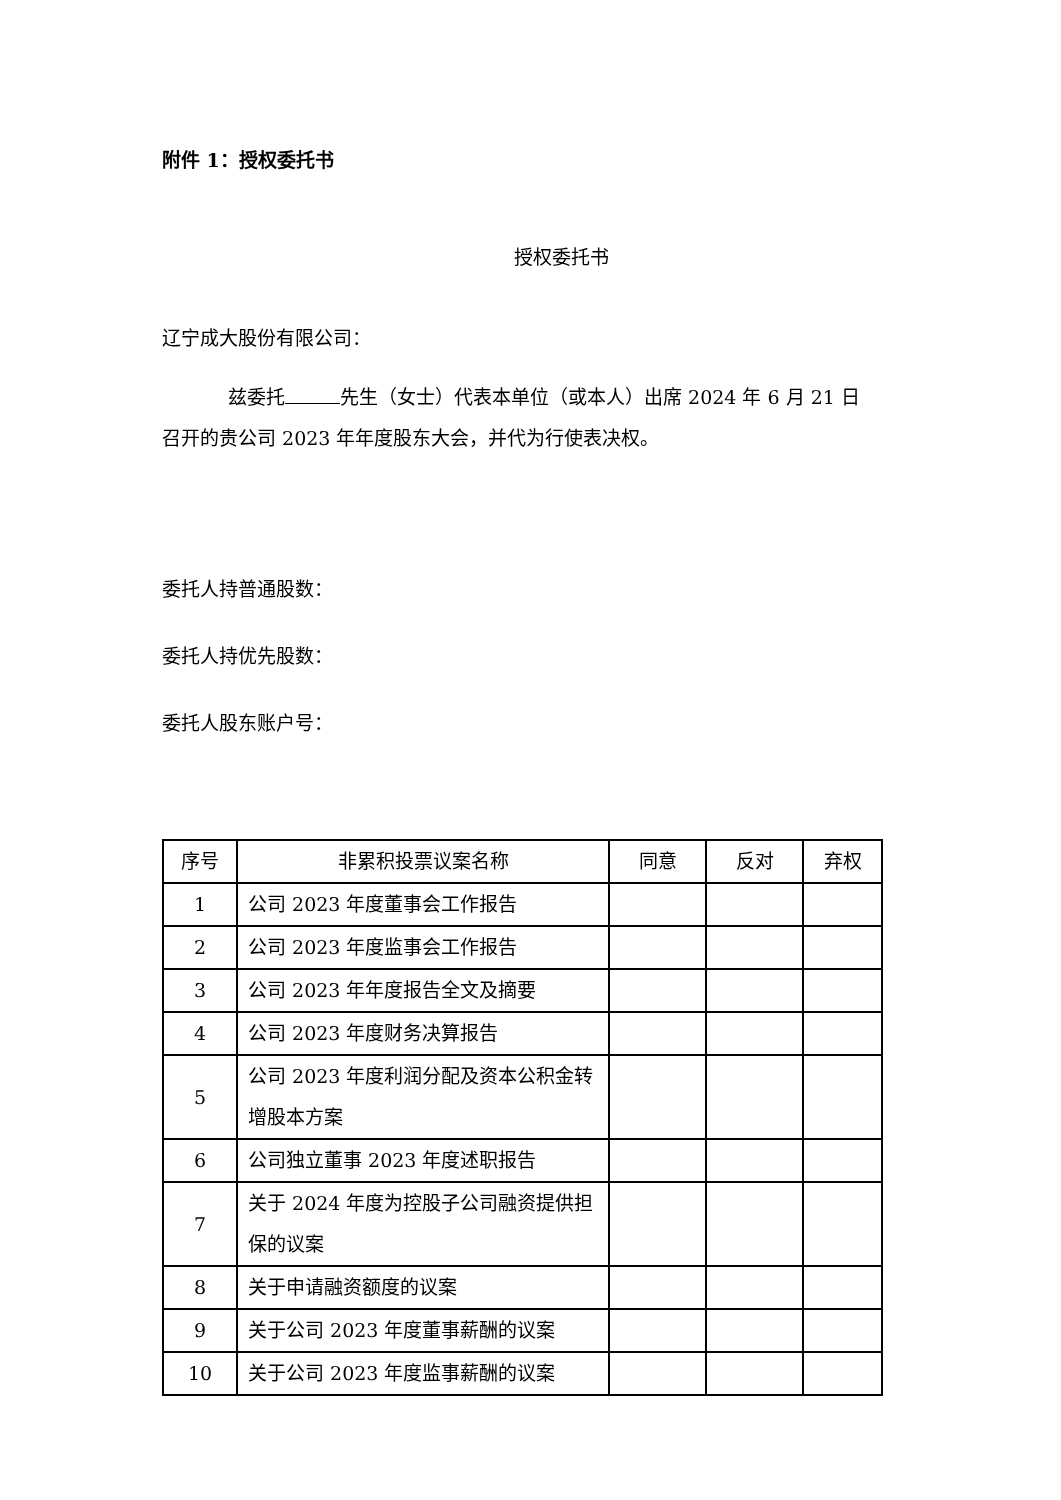附件 1：授权委托书
授权委托书
辽宁成大股份有限公司：
兹委托 先生（女士）代表本单位（或本人）出席 2024 年 6 月 21 日
召开的贵公司 2023 年年度股东大会，并代为行使表决权。
委托人持普通股数：
委托人持优先股数：
委托人股东账户号：
| 序号 | 非累积投票议案名称 | 同意 | 反对 | 弃权 |
| --- | --- | --- | --- | --- |
| 1 | 公司 2023 年度董事会工作报告 | | | |
| 2 | 公司 2023 年度监事会工作报告 | | | |
| 3 | 公司 2023 年年度报告全文及摘要 | | | |
| 4 | 公司 2023 年度财务决算报告 | | | |
| 5 | 公司 2023 年度利润分配及资本公积金转增股本方案 | | | |
| 6 | 公司独立董事 2023 年度述职报告 | | | |
| 7 | 关于 2024 年度为控股子公司融资提供担保的议案 | | | |
| 8 | 关于申请融资额度的议案 | | | |
| 9 | 关于公司 2023 年度董事薪酬的议案 | | | |
| 10 | 关于公司 2023 年度监事薪酬的议案 | | | |